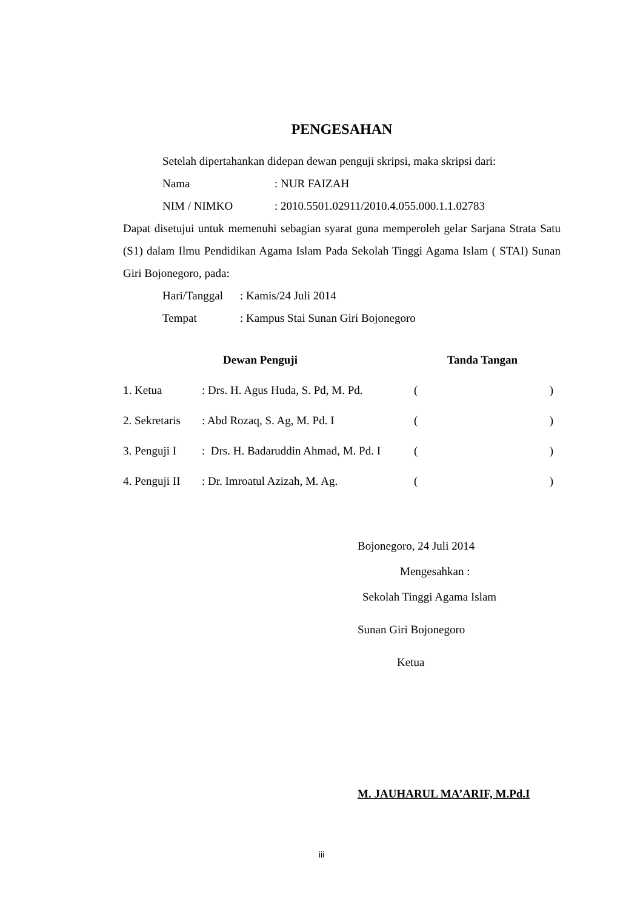PENGESAHAN
Setelah dipertahankan didepan dewan penguji skripsi, maka skripsi dari:
Nama: NUR FAIZAH
NIM / NIMKO: 2010.5501.02911/2010.4.055.000.1.1.02783
Dapat disetujui untuk memenuhi sebagian syarat guna memperoleh gelar Sarjana Strata Satu (S1) dalam Ilmu Pendidikan Agama Islam Pada Sekolah Tinggi Agama Islam ( STAI) Sunan Giri Bojonegoro, pada:
Hari/Tanggal: Kamis/24 Juli 2014
Tempat: Kampus Stai Sunan Giri Bojonegoro
Dewan Penguji Tanda Tangan
1. Ketua: Drs. H. Agus Huda, S. Pd, M. Pd. ()
2. Sekretaris: Abd Rozaq, S. Ag, M. Pd. I ()
3. Penguji I: Drs. H. Badaruddin Ahmad, M. Pd. I ()
4. Penguji II: Dr. Imroatul Azizah, M. Ag. ()
Bojonegoro, 24 Juli 2014
Mengesahkan :
Sekolah Tinggi Agama Islam
Sunan Giri Bojonegoro
Ketua
M. JAUHARUL MA’ARIF, M.Pd.I
iii